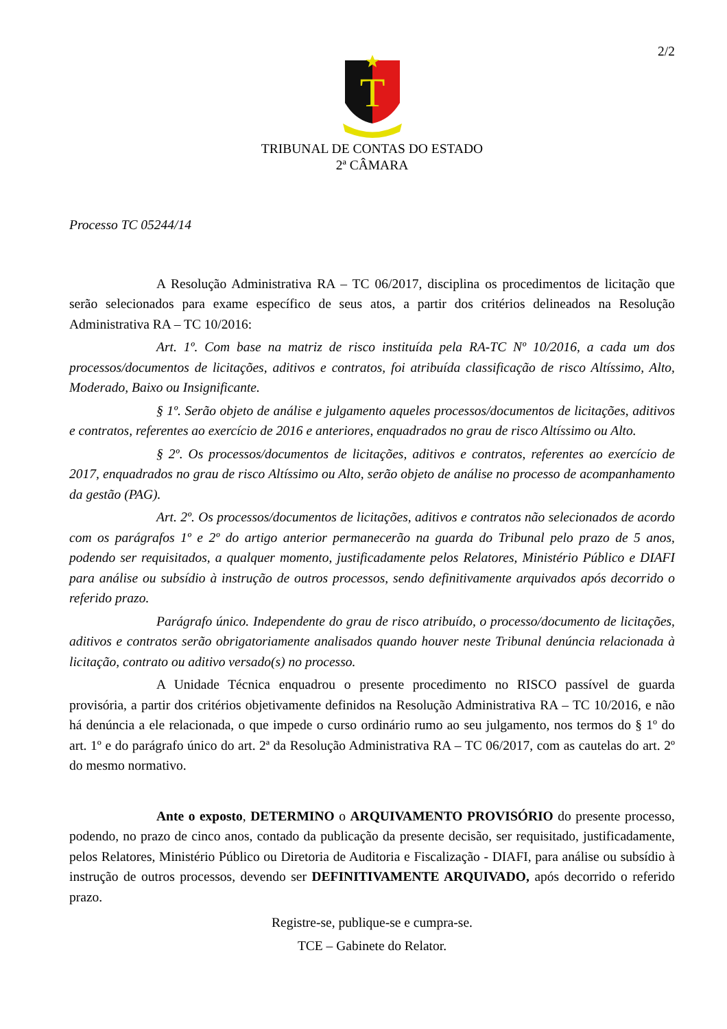2/2
T
TRIBUNAL DE CONTAS DO ESTADO
2ª CÂMARA
Processo TC 05244/14
A Resolução Administrativa RA – TC 06/2017, disciplina os procedimentos de licitação que serão selecionados para exame específico de seus atos, a partir dos critérios delineados na Resolução Administrativa RA – TC 10/2016:
Art. 1º. Com base na matriz de risco instituída pela RA-TC Nº 10/2016, a cada um dos processos/documentos de licitações, aditivos e contratos, foi atribuída classificação de risco Altíssimo, Alto, Moderado, Baixo ou Insignificante.
§ 1º. Serão objeto de análise e julgamento aqueles processos/documentos de licitações, aditivos e contratos, referentes ao exercício de 2016 e anteriores, enquadrados no grau de risco Altíssimo ou Alto.
§ 2º. Os processos/documentos de licitações, aditivos e contratos, referentes ao exercício de 2017, enquadrados no grau de risco Altíssimo ou Alto, serão objeto de análise no processo de acompanhamento da gestão (PAG).
Art. 2º. Os processos/documentos de licitações, aditivos e contratos não selecionados de acordo com os parágrafos 1º e 2º do artigo anterior permanecerão na guarda do Tribunal pelo prazo de 5 anos, podendo ser requisitados, a qualquer momento, justificadamente pelos Relatores, Ministério Público e DIAFI para análise ou subsídio à instrução de outros processos, sendo definitivamente arquivados após decorrido o referido prazo.
Parágrafo único. Independente do grau de risco atribuído, o processo/documento de licitações, aditivos e contratos serão obrigatoriamente analisados quando houver neste Tribunal denúncia relacionada à licitação, contrato ou aditivo versado(s) no processo.
A Unidade Técnica enquadrou o presente procedimento no RISCO passível de guarda provisória, a partir dos critérios objetivamente definidos na Resolução Administrativa RA – TC 10/2016, e não há denúncia a ele relacionada, o que impede o curso ordinário rumo ao seu julgamento, nos termos do § 1º do art. 1º e do parágrafo único do art. 2ª da Resolução Administrativa RA – TC 06/2017, com as cautelas do art. 2º do mesmo normativo.
Ante o exposto, DETERMINO o ARQUIVAMENTO PROVISÓRIO do presente processo, podendo, no prazo de cinco anos, contado da publicação da presente decisão, ser requisitado, justificadamente, pelos Relatores, Ministério Público ou Diretoria de Auditoria e Fiscalização - DIAFI, para análise ou subsídio à instrução de outros processos, devendo ser DEFINITIVAMENTE ARQUIVADO, após decorrido o referido prazo.
Registre-se, publique-se e cumpra-se.
TCE – Gabinete do Relator.